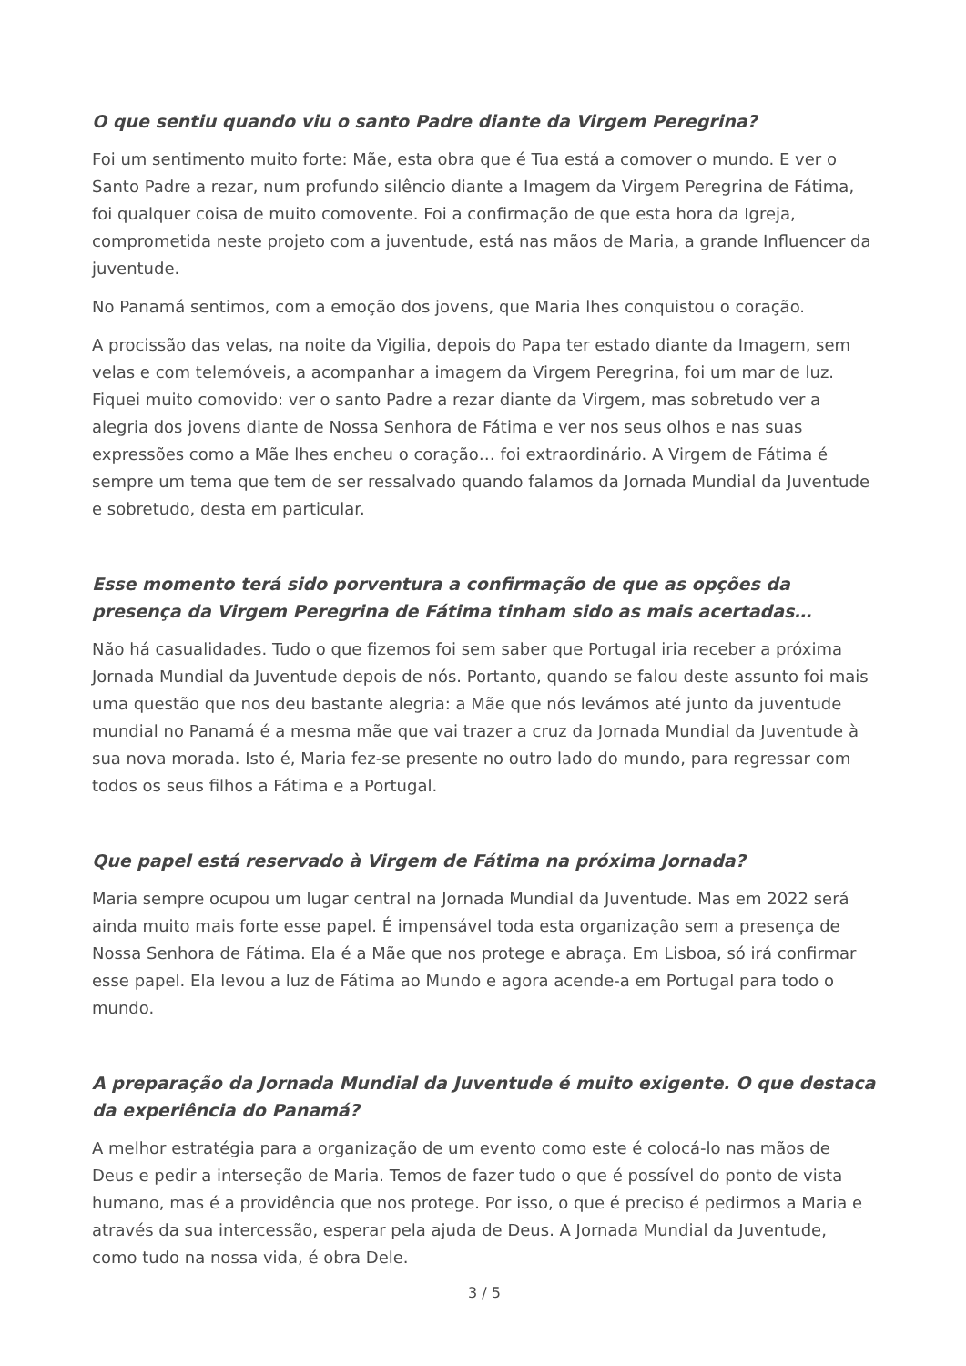O que sentiu quando viu o santo Padre diante da Virgem Peregrina?
Foi um sentimento muito forte: Mãe, esta obra que é Tua está a comover o mundo. E ver o Santo Padre a rezar, num profundo silêncio diante a Imagem da Virgem Peregrina de Fátima, foi qualquer coisa de muito comovente. Foi a confirmação de que esta hora da Igreja, comprometida neste projeto com a juventude, está nas mãos de Maria, a grande Influencer da juventude.
No Panamá sentimos, com a emoção dos jovens, que Maria lhes conquistou o coração.
A procissão das velas, na noite da Vigilia, depois do Papa ter estado diante da Imagem, sem velas e com telemóveis, a acompanhar a imagem da Virgem Peregrina, foi um mar de luz. Fiquei muito comovido: ver o santo Padre a rezar diante da Virgem, mas sobretudo ver a alegria dos jovens diante de Nossa Senhora de Fátima e ver nos seus olhos e nas suas expressões como a Mãe lhes encheu o coração… foi extraordinário. A Virgem de Fátima é sempre um tema que tem de ser ressalvado quando falamos da Jornada Mundial da Juventude e sobretudo, desta em particular.
Esse momento terá sido porventura a confirmação de que as opções da presença da Virgem Peregrina de Fátima tinham sido as mais acertadas…
Não há casualidades. Tudo o que fizemos foi sem saber que Portugal iria receber a próxima Jornada Mundial da Juventude depois de nós. Portanto, quando se falou deste assunto foi mais uma questão que nos deu bastante alegria: a Mãe que nós levámos até junto da juventude mundial no Panamá é a mesma mãe que vai trazer a cruz da Jornada Mundial da Juventude à sua nova morada. Isto é, Maria fez-se presente no outro lado do mundo, para regressar com todos os seus filhos a Fátima e a Portugal.
Que papel está reservado à Virgem de Fátima na próxima Jornada?
Maria sempre ocupou um lugar central na Jornada Mundial da Juventude. Mas em 2022 será ainda muito mais forte esse papel. É impensável toda esta organização sem a presença de Nossa Senhora de Fátima. Ela é a Mãe que nos protege e abraça. Em Lisboa, só irá confirmar esse papel. Ela levou a luz de Fátima ao Mundo e agora acende-a em Portugal para todo o mundo.
A preparação da Jornada Mundial da Juventude é muito exigente. O que destaca da experiência do Panamá?
A melhor estratégia para a organização de um evento como este é colocá-lo nas mãos de Deus e pedir a interseção de Maria. Temos de fazer tudo o que é possível do ponto de vista humano, mas é a providência que nos protege. Por isso, o que é preciso é pedirmos a Maria e através da sua intercessão, esperar pela ajuda de Deus. A Jornada Mundial da Juventude, como tudo na nossa vida, é obra Dele.
3 / 5